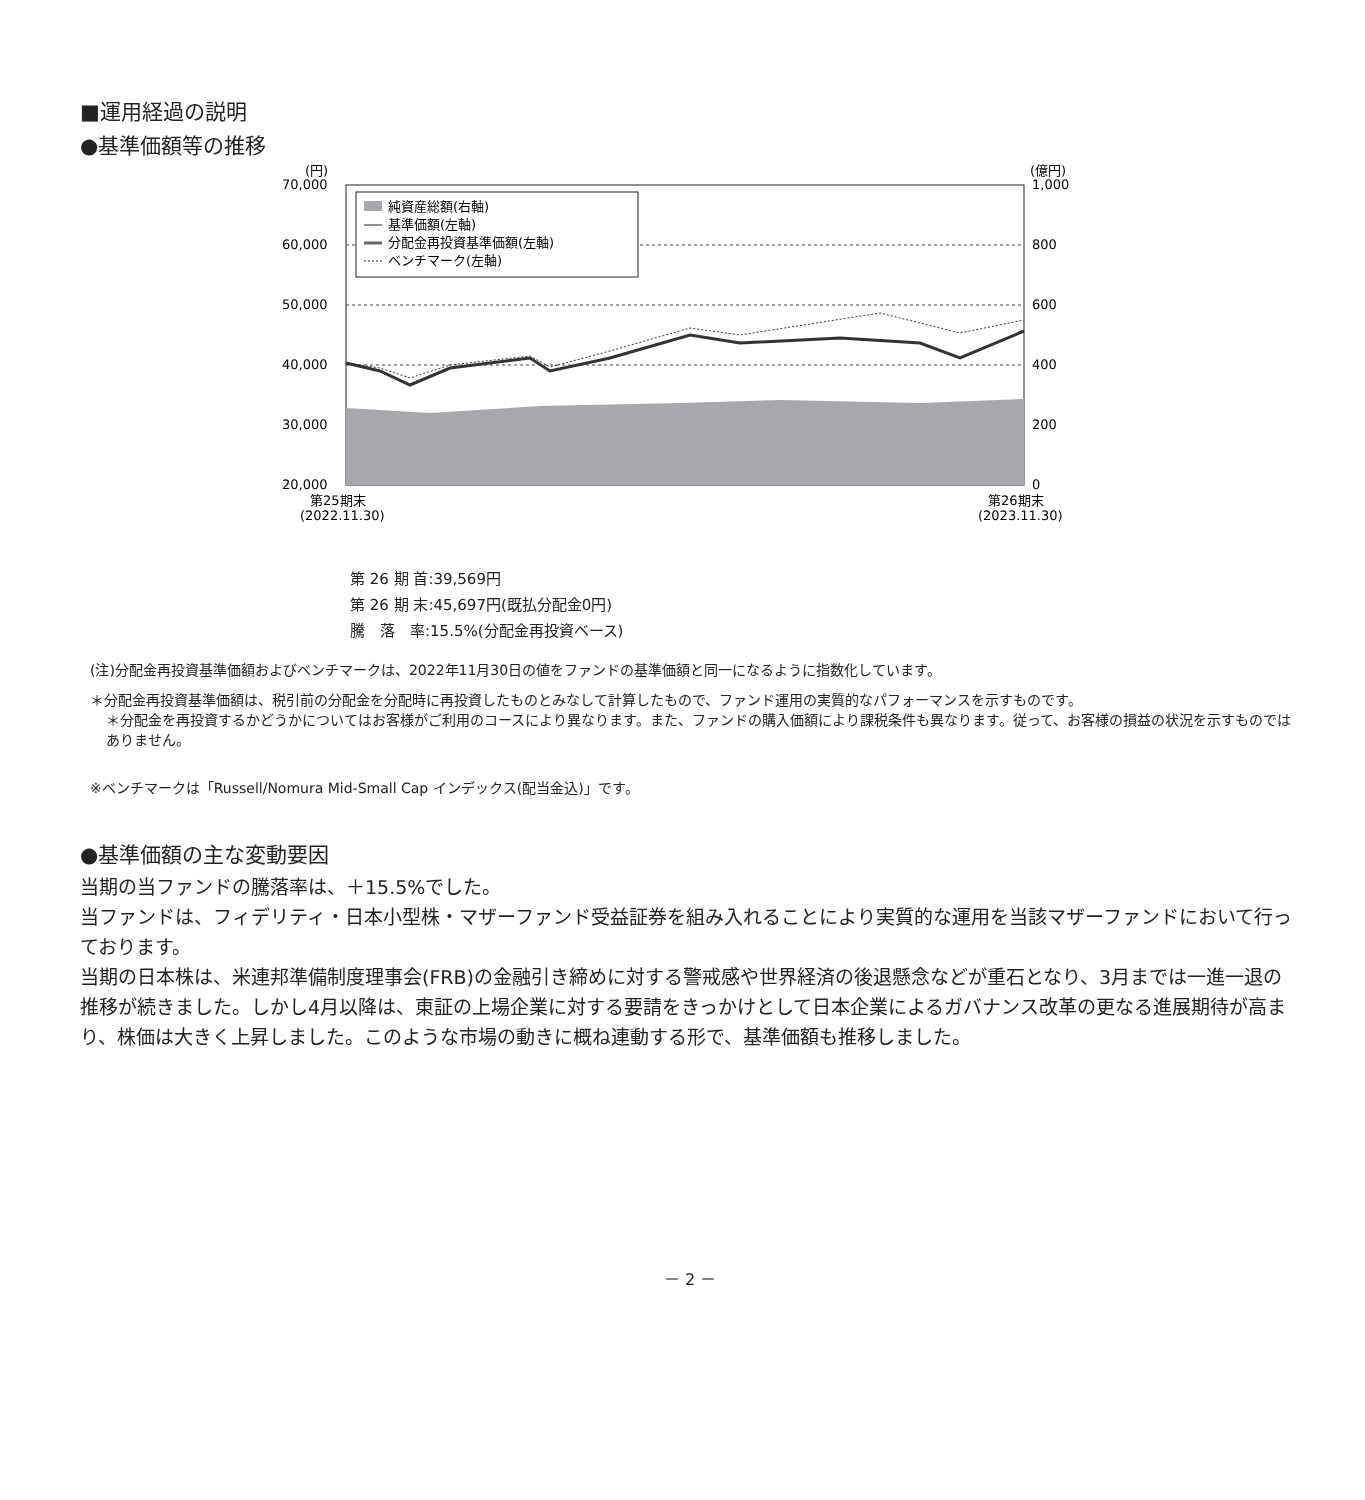■運用経過の説明
●基準価額等の推移
(円)
(億円)
70,000
60,000
50,000
40,000
30,000
20,000
1,000
800
600
400
200
0
第25期末
(2022.11.30)
第26期末
(2023.11.30)
純資産総額(右軸)
基準価額(左軸)
分配金再投資基準価額(左軸)
ベンチマーク(左軸)
第 26 期 首:39,569円
第 26 期 末:45,697円(既払分配金0円)
騰　落　率:15.5%(分配金再投資ベース)
(注)分配金再投資基準価額およびベンチマークは、2022年11月30日の値をファンドの基準価額と同一になるように指数化しています。
＊分配金再投資基準価額は、税引前の分配金を分配時に再投資したものとみなして計算したもので、ファンド運用の実質的なパフォーマンスを示すものです。
＊分配金を再投資するかどうかについてはお客様がご利用のコースにより異なります。また、ファンドの購入価額により課税条件も異なります。従って、お客様の損益の状況を示すものではありません。
※ベンチマークは「Russell/Nomura Mid-Small Cap インデックス(配当金込)」です。
●基準価額の主な変動要因
当期の当ファンドの騰落率は、＋15.5%でした。
当ファンドは、フィデリティ・日本小型株・マザーファンド受益証券を組み入れることにより実質的な運用を当該マザーファンドにおいて行っております。
当期の日本株は、米連邦準備制度理事会(FRB)の金融引き締めに対する警戒感や世界経済の後退懸念などが重石となり、3月までは一進一退の推移が続きました。しかし4月以降は、東証の上場企業に対する要請をきっかけとして日本企業によるガバナンス改革の更なる進展期待が高まり、株価は大きく上昇しました。このような市場の動きに概ね連動する形で、基準価額も推移しました。
－ 2 －